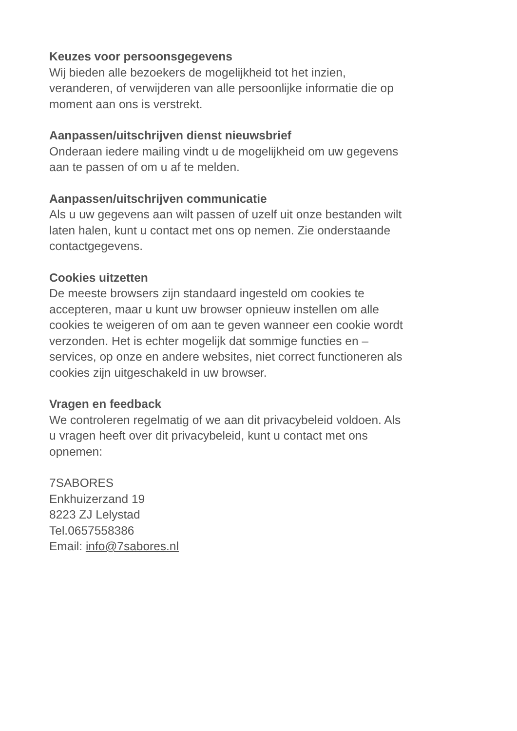Keuzes voor persoonsgegevens
Wij bieden alle bezoekers de mogelijkheid tot het inzien,
veranderen, of verwijderen van alle persoonlijke informatie die op
moment aan ons is verstrekt.
Aanpassen/uitschrijven dienst nieuwsbrief
Onderaan iedere mailing vindt u de mogelijkheid om uw gegevens
aan te passen of om u af te melden.
Aanpassen/uitschrijven communicatie
Als u uw gegevens aan wilt passen of uzelf uit onze bestanden wilt
laten halen, kunt u contact met ons op nemen. Zie onderstaande
contactgegevens.
Cookies uitzetten
De meeste browsers zijn standaard ingesteld om cookies te
accepteren, maar u kunt uw browser opnieuw instellen om alle
cookies te weigeren of om aan te geven wanneer een cookie wordt
verzonden. Het is echter mogelijk dat sommige functies en –
services, op onze en andere websites, niet correct functioneren als
cookies zijn uitgeschakeld in uw browser.
Vragen en feedback
We controleren regelmatig of we aan dit privacybeleid voldoen. Als
u vragen heeft over dit privacybeleid, kunt u contact met ons
opnemen:
7SABORES
Enkhuizerzand 19
8223 ZJ Lelystad
Tel.0657558386
Email: info@7sabores.nl